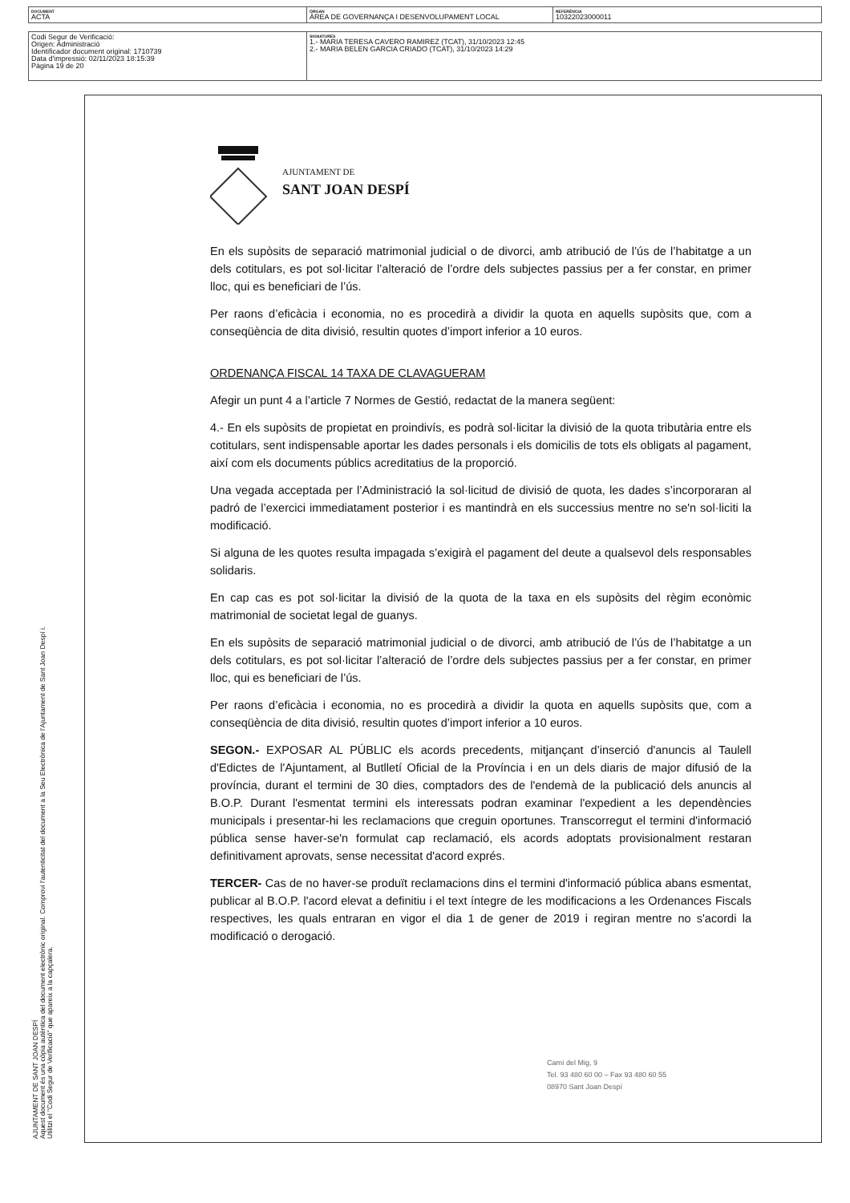| DOCUMENT ACTA | ÒRGAN ÀREA DE GOVERNANÇA I DESENVOLUPAMENT LOCAL | REFERÈNCIA 10322023000011 |
| Codi Segur de Verificació: Origen: Administració Identificador document original: 1710739 Data d'impressió: 02/11/2023 18:15:39 Pàgina 19 de 20 | SIGNATURES 1.- MARIA TERESA CAVERO RAMIREZ (TCAT), 31/10/2023 12:45 2.- MARIA BELEN GARCIA CRIADO (TCAT), 31/10/2023 14:29 |
AJUNTAMENT DE SANT JOAN DESPÍ
Aquest document és una còpia autèntica del document electrònic original. Comprovi l'autenticitat del document a la Seu Electrònica de l'Ajuntament de Sant Joan Despí i. Utilitzi el "Codi Segur de Verificació" que apareix a la capçalera.
AJUNTAMENT DE
SANT JOAN DESPÍ
En els supòsits de separació matrimonial judicial o de divorci, amb atribució de l’ús de l’habitatge a un dels cotitulars, es pot sol·licitar l’alteració de l’ordre dels subjectes passius per a fer constar, en primer lloc, qui es beneficiari de l’ús.
Per raons d’eficàcia i economia, no es procedirà a dividir la quota en aquells supòsits que, com a conseqüència de dita divisió, resultin quotes d’import inferior a 10 euros.
ORDENANÇA FISCAL 14 TAXA DE CLAVAGUERAM
Afegir un punt 4 a l’article 7 Normes de Gestió, redactat de la manera següent:
4.- En els supòsits de propietat en proindivís, es podrà sol·licitar la divisió de la quota tributària entre els cotitulars, sent indispensable aportar les dades personals i els domicilis de tots els obligats al pagament, així com els documents públics acreditatius de la proporció.
Una vegada acceptada per l’Administració la sol·licitud de divisió de quota, les dades s’incorporaran al padró de l’exercici immediatament posterior i es mantindrà en els successius mentre no se'n sol·liciti la modificació.
Si alguna de les quotes resulta impagada s’exigirà el pagament del deute a qualsevol dels responsables solidaris.
En cap cas es pot sol·licitar la divisió de la quota de la taxa en els supòsits del règim econòmic matrimonial de societat legal de guanys.
En els supòsits de separació matrimonial judicial o de divorci, amb atribució de l’ús de l’habitatge a un dels cotitulars, es pot sol·licitar l’alteració de l’ordre dels subjectes passius per a fer constar, en primer lloc, qui es beneficiari de l’ús.
Per raons d’eficàcia i economia, no es procedirà a dividir la quota en aquells supòsits que, com a conseqüència de dita divisió, resultin quotes d’import inferior a 10 euros.
SEGON.- EXPOSAR AL PÚBLIC els acords precedents, mitjançant d’inserció d'anuncis al Taulell d'Edictes de l'Ajuntament, al Butlletí Oficial de la Província i en un dels diaris de major difusió de la província, durant el termini de 30 dies, comptadors des de l'endemà de la publicació dels anuncis al B.O.P. Durant l'esmentat termini els interessats podran examinar l'expedient a les dependències municipals i presentar-hi les reclamacions que creguin oportunes. Transcorregut el termini d'informació pública sense haver-se'n formulat cap reclamació, els acords adoptats provisionalment restaran definitivament aprovats, sense necessitat d'acord exprés.
TERCER- Cas de no haver-se produït reclamacions dins el termini d'informació pública abans esmentat, publicar al B.O.P. l'acord elevat a definitiu i el text íntegre de les modificacions a les Ordenances Fiscals respectives, les quals entraran en vigor el dia 1 de gener de 2019 i regiran mentre no s'acordi la modificació o derogació.
Camí del Mig, 9
Tel. 93 480 60 00 – Fax 93 480 60 55
08970 Sant Joan Despí